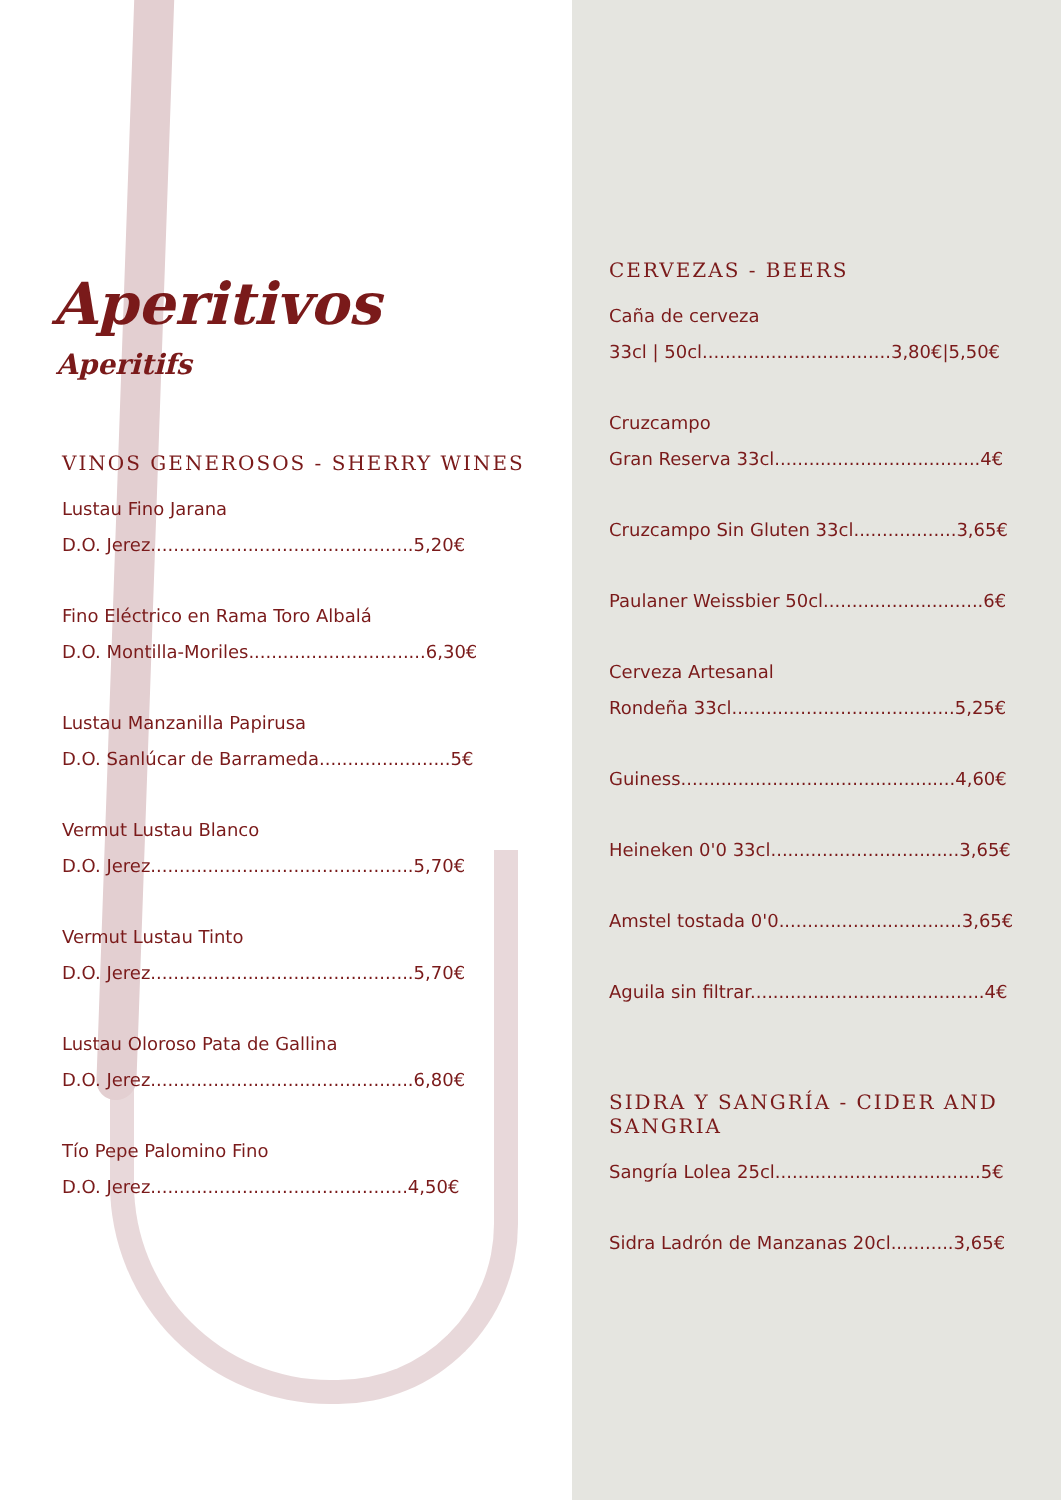Aperitivos
Aperitifs
VINOS GENEROSOS - SHERRY WINES
Lustau Fino Jarana
D.O. Jerez..............................................5,20€
Fino Eléctrico en Rama Toro Albalá
D.O. Montilla-Moriles...............................6,30€
Lustau Manzanilla Papirusa
D.O. Sanlúcar de Barrameda.......................5€
Vermut Lustau Blanco
D.O. Jerez..............................................5,70€
Vermut Lustau Tinto
D.O. Jerez..............................................5,70€
Lustau Oloroso Pata de Gallina
D.O. Jerez..............................................6,80€
Tío Pepe Palomino Fino
D.O. Jerez.............................................4,50€
CERVEZAS - BEERS
Caña de cerveza
33cl | 50cl.................................3,80€|5,50€
Cruzcampo
Gran Reserva 33cl....................................4€
Cruzcampo Sin Gluten 33cl..................3,65€
Paulaner Weissbier 50cl............................6€
Cerveza Artesanal
Rondeña 33cl.......................................5,25€
Guiness................................................4,60€
Heineken 0'0 33cl.................................3,65€
Amstel tostada 0'0................................3,65€
Aguila sin filtrar.........................................4€
SIDRA Y SANGRÍA - CIDER AND SANGRIA
Sangría Lolea 25cl....................................5€
Sidra Ladrón de Manzanas 20cl...........3,65€